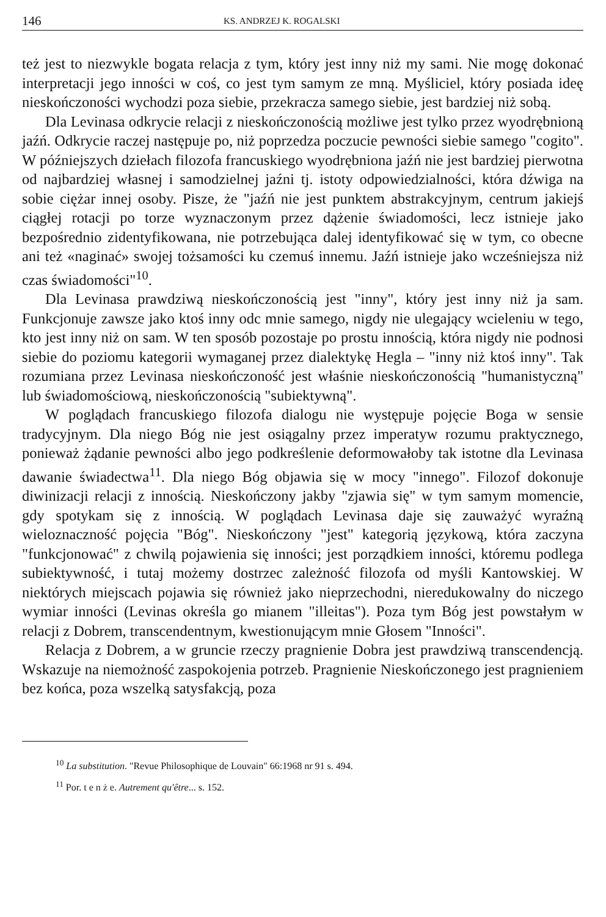146 KS. ANDRZEJ K. ROGALSKI
też jest to niezwykle bogata relacja z tym, który jest inny niż my sami. Nie mogę dokonać interpretacji jego inności w coś, co jest tym samym ze mną. Myśliciel, który posiada ideę nieskończoności wychodzi poza siebie, przekracza samego siebie, jest bardziej niż sobą.
Dla Levinasa odkrycie relacji z nieskończonością możliwe jest tylko przez wyodrębnioną jaźń. Odkrycie raczej następuje po, niż poprzedza poczucie pewności siebie samego "cogito". W późniejszych dziełach filozofa francuskiego wyodrębniona jaźń nie jest bardziej pierwotna od najbardziej własnej i samodzielnej jaźni tj. istoty odpowiedzialności, która dźwiga na sobie ciężar innej osoby. Pisze, że "jaźń nie jest punktem abstrakcyjnym, centrum jakiejś ciągłej rotacji po torze wyznaczonym przez dążenie świadomości, lecz istnieje jako bezpośrednio zidentyfikowana, nie potrzebująca dalej identyfikować się w tym, co obecne ani też «naginać» swojej tożsamości ku czemuś innemu. Jaźń istnieje jako wcześniejsza niż czas świadomości"<sup>10</sup>.
Dla Levinasa prawdziwą nieskończonością jest "inny", który jest inny niż ja sam. Funkcjonuje zawsze jako ktoś inny odc mnie samego, nigdy nie ulegający wcieleniu w tego, kto jest inny niż on sam. W ten sposób pozostaje po prostu innością, która nigdy nie podnosi siebie do poziomu kategorii wymaganej przez dialektykę Hegla – "inny niż ktoś inny". Tak rozumiana przez Levinasa nieskończoność jest właśnie nieskończonością "humanistyczną" lub świadomościową, nieskończonością "subiektywną".
W poglądach francuskiego filozofa dialogu nie występuje pojęcie Boga w sensie tradycyjnym. Dla niego Bóg nie jest osiągalny przez imperatyw rozumu praktycznego, ponieważ żądanie pewności albo jego podkreślenie deformowałoby tak istotne dla Levinasa dawanie świadectwa<sup>11</sup>. Dla niego Bóg objawia się w mocy "innego". Filozof dokonuje diwinizacji relacji z innością. Nieskończony jakby "zjawia się" w tym samym momencie, gdy spotykam się z innością. W poglądach Levinasa daje się zauważyć wyraźną wieloznaczność pojęcia "Bóg". Nieskończony "jest" kategorią językową, która zaczyna "funkcjonować" z chwilą pojawienia się inności; jest porządkiem inności, któremu podlega subiektywność, i tutaj możemy dostrzec zależność filozofa od myśli Kantowskiej. W niektórych miejscach pojawia się również jako nieprzechodni, nieredukowalny do niczego wymiar inności (Levinas określa go mianem "illeitas"). Poza tym Bóg jest powstałym w relacji z Dobrem, transcendentnym, kwestionującym mnie Głosem "Inności".
Relacja z Dobrem, a w gruncie rzeczy pragnienie Dobra jest prawdziwą transcendencją. Wskazuje na niemożność zaspokojenia potrzeb. Pragnienie Nieskończonego jest pragnieniem bez końca, poza wszelką satysfakcją, poza
<sup>10</sup> La substitution. "Revue Philosophique de Louvain" 66:1968 nr 91 s. 494.
<sup>11</sup> Por. t e n ż e. Autrement qu'être... s. 152.